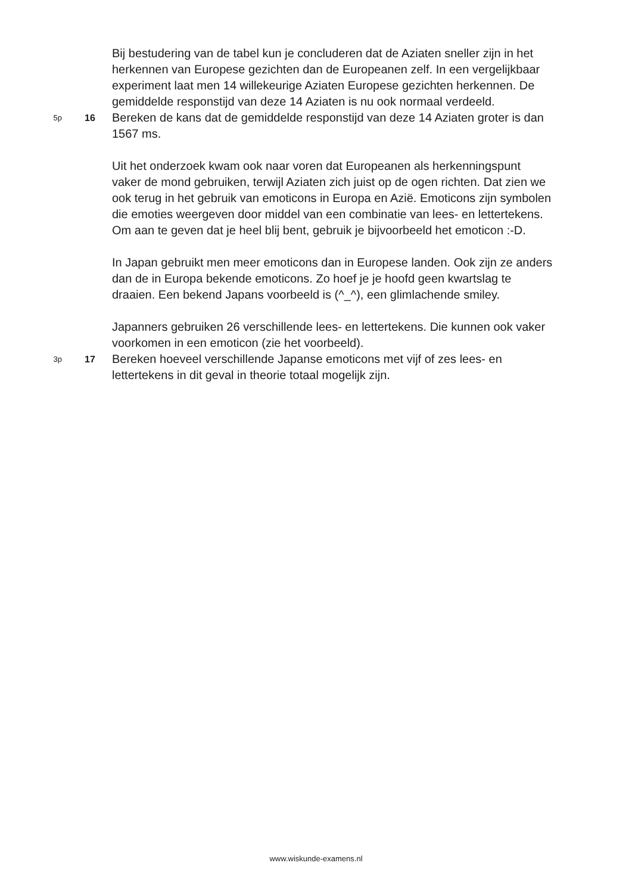Bij bestudering van de tabel kun je concluderen dat de Aziaten sneller zijn in het herkennen van Europese gezichten dan de Europeanen zelf. In een vergelijkbaar experiment laat men 14 willekeurige Aziaten Europese gezichten herkennen. De gemiddelde responstijd van deze 14 Aziaten is nu ook normaal verdeeld.
5p
16
Bereken de kans dat de gemiddelde responstijd van deze 14 Aziaten groter is dan 1567 ms.
Uit het onderzoek kwam ook naar voren dat Europeanen als herkenningspunt vaker de mond gebruiken, terwijl Aziaten zich juist op de ogen richten. Dat zien we ook terug in het gebruik van emoticons in Europa en Azië. Emoticons zijn symbolen die emoties weergeven door middel van een combinatie van lees- en lettertekens. Om aan te geven dat je heel blij bent, gebruik je bijvoorbeeld het emoticon :-D.
In Japan gebruikt men meer emoticons dan in Europese landen. Ook zijn ze anders dan de in Europa bekende emoticons. Zo hoef je je hoofd geen kwartslag te draaien. Een bekend Japans voorbeeld is (^_^), een glimlachende smiley.
Japanners gebruiken 26 verschillende lees- en lettertekens. Die kunnen ook vaker voorkomen in een emoticon (zie het voorbeeld).
3p
17
Bereken hoeveel verschillende Japanse emoticons met vijf of zes lees- en lettertekens in dit geval in theorie totaal mogelijk zijn.
www.wiskunde-examens.nl